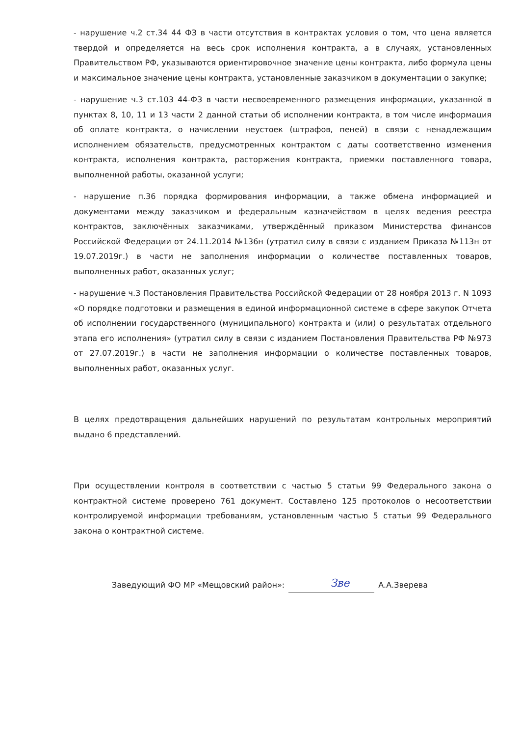- нарушение ч.2 ст.34 44 ФЗ в части отсутствия в контрактах условия о том, что цена является твердой и определяется на весь срок исполнения контракта, а в случаях, установленных Правительством РФ, указываются ориентировочное значение цены контракта, либо формула цены и максимальное значение цены контракта, установленные заказчиком в документации о закупке;
- нарушение ч.3 ст.103 44-ФЗ в части несвоевременного размещения информации, указанной в пунктах 8, 10, 11 и 13 части 2 данной статьи об исполнении контракта, в том числе информация об оплате контракта, о начислении неустоек (штрафов, пеней) в связи с ненадлежащим исполнением обязательств, предусмотренных контрактом с даты соответственно изменения контракта, исполнения контракта, расторжения контракта, приемки поставленного товара, выполненной работы, оказанной услуги;
- нарушение п.36 порядка формирования информации, а также обмена информацией и документами между заказчиком и федеральным казначейством в целях ведения реестра контрактов, заключённых заказчиками, утверждённый приказом Министерства финансов Российской Федерации от 24.11.2014 №136н (утратил силу в связи с изданием Приказа №113н от 19.07.2019г.) в части не заполнения информации о количестве поставленных товаров, выполненных работ, оказанных услуг;
- нарушение ч.3 Постановления Правительства Российской Федерации от 28 ноября 2013 г. N 1093 «О порядке подготовки и размещения в единой информационной системе в сфере закупок Отчета об исполнении государственного (муниципального) контракта и (или) о результатах отдельного этапа его исполнения» (утратил силу в связи с изданием Постановления Правительства РФ №973 от 27.07.2019г.) в части не заполнения информации о количестве поставленных товаров, выполненных работ, оказанных услуг.
В целях предотвращения дальнейших нарушений по результатам контрольных мероприятий выдано 6 представлений.
При осуществлении контроля в соответствии с частью 5 статьи 99 Федерального закона о контрактной системе проверено 761 документ. Составлено 125 протоколов о несоответствии контролируемой информации требованиям, установленным частью 5 статьи 99 Федерального закона о контрактной системе.
Заведующий ФО МР «Мещовский район»: Зве А.А.Зверева